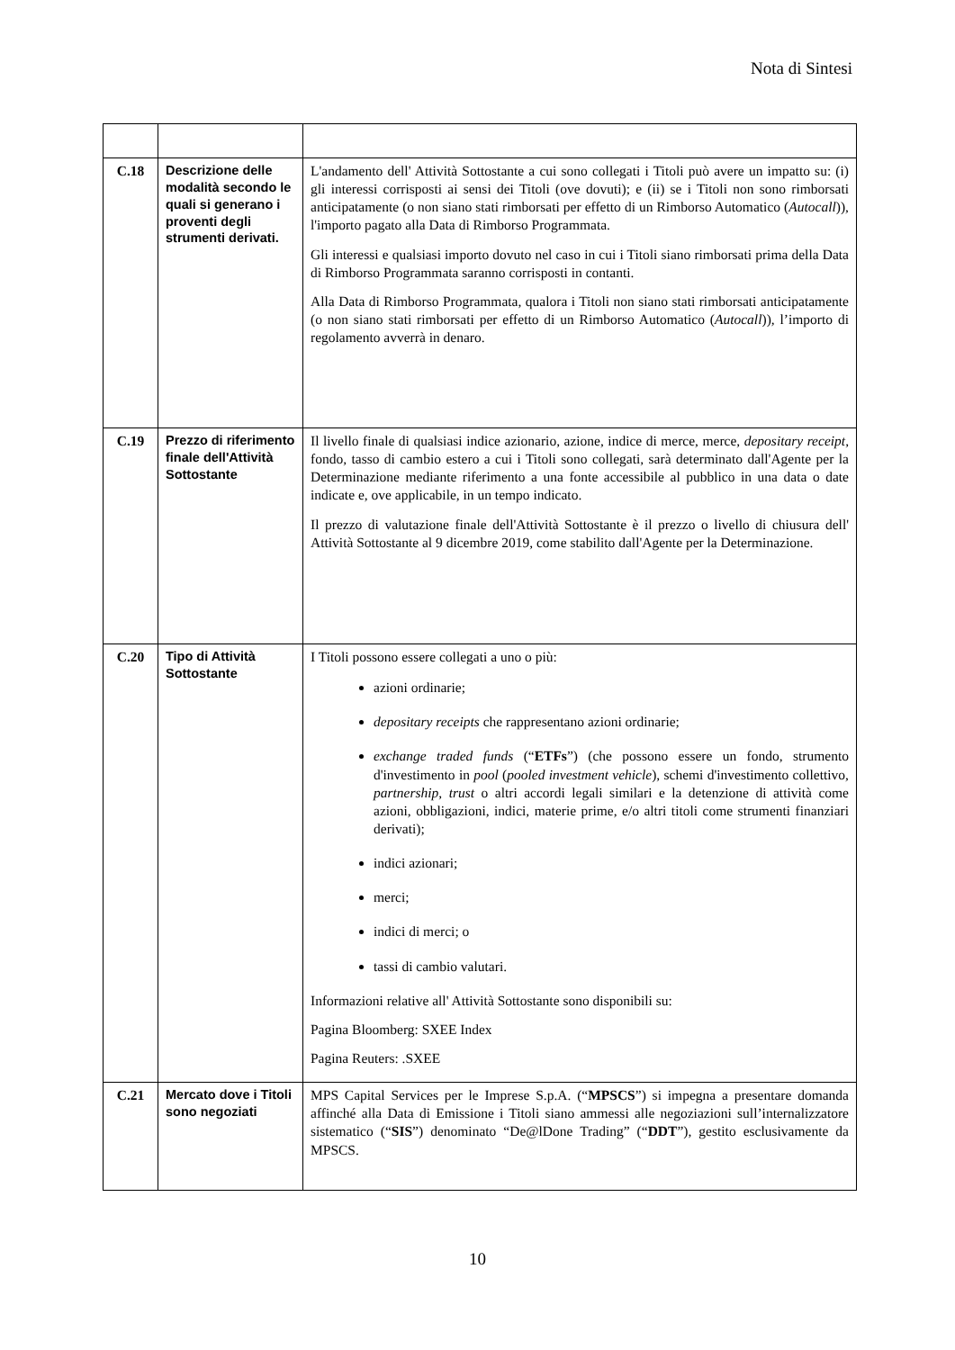Nota di Sintesi
| C.18 | Descrizione delle modalità secondo le quali si generano i proventi degli strumenti derivati. | L'andamento dell' Attività Sottostante a cui sono collegati i Titoli può avere un impatto su: (i) gli interessi corrisposti ai sensi dei Titoli (ove dovuti); e (ii) se i Titoli non sono rimborsati anticipatamente (o non siano stati rimborsati per effetto di un Rimborso Automatico ( Autocall )), l'importo pagato alla Data di Rimborso Programmata. Gli interessi e qualsiasi importo dovuto nel caso in cui i Titoli siano rimborsati prima della Data di Rimborso Programmata saranno corrisposti in contanti. Alla Data di Rimborso Programmata, qualora i Titoli non siano stati rimborsati anticipatamente (o non siano stati rimborsati per effetto di un Rimborso Automatico ( Autocall )), l’importo di regolamento avverrà in denaro. |
| C.19 | Prezzo di riferimento finale dell'Attività Sottostante | Il livello finale di qualsiasi indice azionario, azione, indice di merce, merce, depositary receipt , fondo, tasso di cambio estero a cui i Titoli sono collegati, sarà determinato dall'Agente per la Determinazione mediante riferimento a una fonte accessibile al pubblico in una data o date indicate e, ove applicabile, in un tempo indicato. Il prezzo di valutazione finale dell'Attività Sottostante è il prezzo o livello di chiusura dell' Attività Sottostante al 9 dicembre 2019, come stabilito dall'Agente per la Determinazione. |
| C.20 | Tipo di Attività Sottostante | I Titoli possono essere collegati a uno o più: azioni ordinarie; depositary receipts che rappresentano azioni ordinarie; exchange traded funds (“ ETFs ”) (che possono essere un fondo, strumento d'investimento in pool ( pooled investment vehicle ), schemi d'investimento collettivo, partnership , trust o altri accordi legali similari e la detenzione di attività come azioni, obbligazioni, indici, materie prime, e/o altri titoli come strumenti finanziari derivati); indici azionari; merci; indici di merci; o tassi di cambio valutari. Informazioni relative all' Attività Sottostante sono disponibili su: Pagina Bloomberg: SXEE Index Pagina Reuters: .SXEE |
| C.21 | Mercato dove i Titoli sono negoziati | MPS Capital Services per le Imprese S.p.A. (“ MPSCS ”) si impegna a presentare domanda affinché alla Data di Emissione i Titoli siano ammessi alle negoziazioni sull’internalizzatore sistematico (“ SIS ”) denominato “De@lDone Trading” (“ DDT ”), gestito esclusivamente da MPSCS. |
10